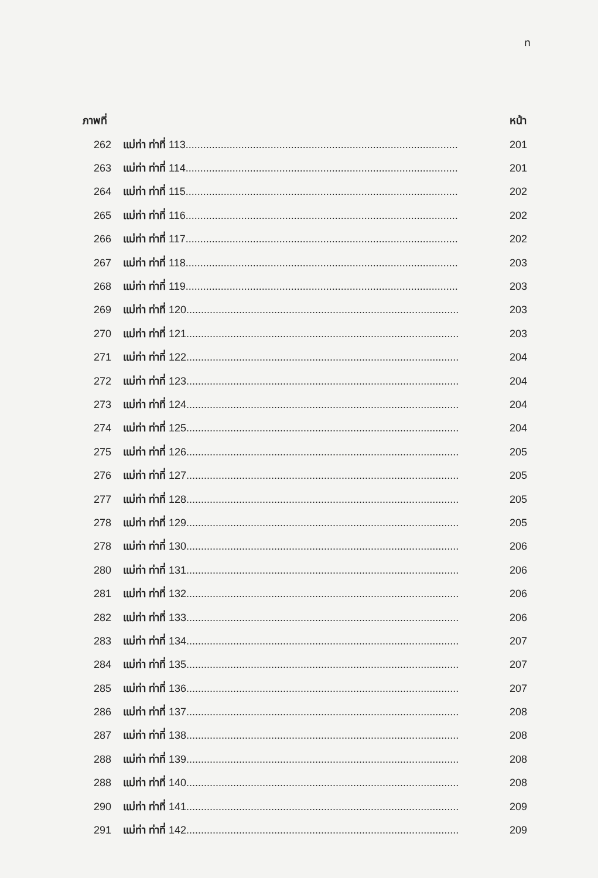ท
| ภาพที่ | | หน้า |
| --- | --- | --- |
| 262 | แม่ท่า ท่าที่ 113............................................................................................. | 201 |
| 263 | แม่ท่า ท่าที่ 114............................................................................................. | 201 |
| 264 | แม่ท่า ท่าที่ 115............................................................................................. | 202 |
| 265 | แม่ท่า ท่าที่ 116............................................................................................. | 202 |
| 266 | แม่ท่า ท่าที่ 117............................................................................................. | 202 |
| 267 | แม่ท่า ท่าที่ 118............................................................................................. | 203 |
| 268 | แม่ท่า ท่าที่ 119............................................................................................. | 203 |
| 269 | แม่ท่า ท่าที่ 120............................................................................................. | 203 |
| 270 | แม่ท่า ท่าที่ 121............................................................................................. | 203 |
| 271 | แม่ท่า ท่าที่ 122............................................................................................. | 204 |
| 272 | แม่ท่า ท่าที่ 123............................................................................................. | 204 |
| 273 | แม่ท่า ท่าที่ 124............................................................................................. | 204 |
| 274 | แม่ท่า ท่าที่ 125............................................................................................. | 204 |
| 275 | แม่ท่า ท่าที่ 126............................................................................................. | 205 |
| 276 | แม่ท่า ท่าที่ 127............................................................................................. | 205 |
| 277 | แม่ท่า ท่าที่ 128............................................................................................. | 205 |
| 278 | แม่ท่า ท่าที่ 129............................................................................................. | 205 |
| 278 | แม่ท่า ท่าที่ 130............................................................................................. | 206 |
| 280 | แม่ท่า ท่าที่ 131............................................................................................. | 206 |
| 281 | แม่ท่า ท่าที่ 132............................................................................................. | 206 |
| 282 | แม่ท่า ท่าที่ 133............................................................................................. | 206 |
| 283 | แม่ท่า ท่าที่ 134............................................................................................. | 207 |
| 284 | แม่ท่า ท่าที่ 135............................................................................................. | 207 |
| 285 | แม่ท่า ท่าที่ 136............................................................................................. | 207 |
| 286 | แม่ท่า ท่าที่ 137............................................................................................. | 208 |
| 287 | แม่ท่า ท่าที่ 138............................................................................................. | 208 |
| 288 | แม่ท่า ท่าที่ 139............................................................................................. | 208 |
| 288 | แม่ท่า ท่าที่ 140............................................................................................. | 208 |
| 290 | แม่ท่า ท่าที่ 141............................................................................................. | 209 |
| 291 | แม่ท่า ท่าที่ 142............................................................................................. | 209 |